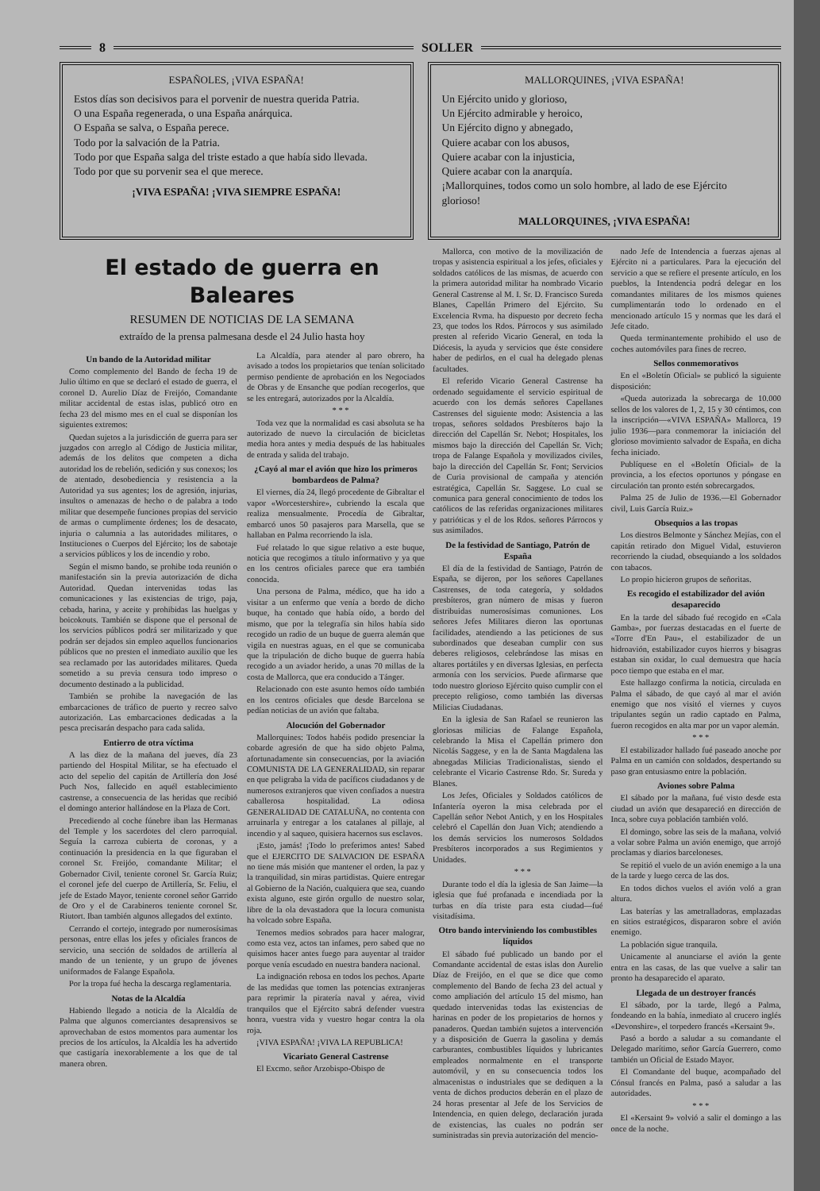8 SOLLER
ESPAÑOLES, ¡VIVA ESPAÑA!
Estos días son decisivos para el porvenir de nuestra querida Patria.
O una España regenerada, o una España anárquica.
O España se salva, o España perece.
Todo por la salvación de la Patria.
Todo por que España salga del triste estado a que había sido llevada.
Todo por que su porvenir sea el que merece.
¡VIVA ESPAÑA! ¡VIVA SIEMPRE ESPAÑA!
MALLORQUINES, ¡VIVA ESPAÑA!
Un Ejército unido y glorioso,
Un Ejército admirable y heroico,
Un Ejército digno y abnegado,
Quiere acabar con los abusos,
Quiere acabar con la injusticia,
Quiere acabar con la anarquía.
¡Mallorquines, todos como un solo hombre, al lado de ese Ejército glorioso!
MALLORQUINES, ¡VIVA ESPAÑA!
El estado de guerra en Baleares
RESUMEN DE NOTICIAS DE LA SEMANA
extraído de la prensa palmesana desde el 24 Julio hasta hoy
Un bando de la Autoridad militar
Como complemento del Bando de fecha 19 de Julio último en que se declaró el estado de guerra, el coronel D. Aurelio Díaz de Freijóo, Comandante militar accidental de estas islas, publicó otro en fecha 23 del mismo mes en el cual se disponían los siguientes extremos:
Quedan sujetos a la jurisdicción de guerra para ser juzgados con arreglo al Código de Justicia militar, además de los delitos que competen a dicha autoridad los de rebelión, sedición y sus conexos; los de atentado, desobediencia y resistencia a la Autoridad ya sus agentes; los de agresión, injurias, insultos o amenazas de hecho o de palabra a todo militar que desempeñe funciones propias del servicio de armas o cumplimente órdenes; los de desacato, injuria o calumnia a las autoridades militares, o Instituciones o Cuerpos del Ejército; los de sabotaje a servicios públicos y los de incendio y robo.
Según el mismo bando, se prohibe toda reunión o manifestación sin la previa autorización de dicha Autoridad. Quedan intervenidas todas las comunicaciones y las existencias de trigo, paja, cebada, harina, y aceite y prohibidas las huelgas y boicokouts. También se dispone que el personal de los servicios públicos podrá ser militarizado y que podrán ser dejados sin empleo aquellos funcionarios públicos que no presten el inmediato auxilio que les sea reclamado por las autoridades militares. Queda sometido a su previa censura todo impreso o documento destinado a la publicidad.
También se prohibe la navegación de las embarcaciones de tráfico de puerto y recreo salvo autorización. Las embarcaciones dedicadas a la pesca precisarán despacho para cada salida.
Entierro de otra víctima
A las diez de la mañana del jueves, día 23 partiendo del Hospital Militar, se ha efectuado el acto del sepelio del capitán de Artillería don José Puch Nos, fallecido en aquél establecimiento castrense, a consecuencia de las heridas que recibió el domingo anterior hallándose en la Plaza de Cort.
Precediendo al coche fúnebre iban las Hermanas del Temple y los sacerdotes del clero parroquial. Seguía la carroza cubierta de coronas, y a continuación la presidencia en la que figuraban el coronel Sr. Freijóo, comandante Militar; el Gobernador Civil, teniente coronel Sr. García Ruiz; el coronel jefe del cuerpo de Artillería, Sr. Feliu, el jefe de Estado Mayor, teniente coronel señor Garrido de Oro y el de Carabineros teniente coronel Sr. Riutort. Iban también algunos allegados del extinto.
Cerrando el cortejo, integrado por numerosísimas personas, entre ellas los jefes y oficiales francos de servicio, una sección de soldados de artillería al mando de un teniente, y un grupo de jóvenes uniformados de Falange Española.
Por la tropa fué hecha la descarga reglamentaria.
Notas de la Alcaldía
Habiendo llegado a noticia de la Alcaldía de Palma que algunos comerciantes desaprensivos se aprovechaban de estos momentos para aumentar los precios de los artículos, la Alcaldía les ha advertido que castigaría inexorablemente a los que de tal manera obren.
La Alcaldía, para atender al paro obrero, ha avisado a todos los propietarios que tenían solicitado permiso pendiente de aprobación en los Negociados de Obras y de Ensanche que podían recogerlos, que se les entregará, autorizados por la Alcaldía.
* * *
Toda vez que la normalidad es casi absoluta se ha autorizado de nuevo la circulación de bicicletas media hora antes y media después de las habituales de entrada y salida del trabajo.
¿Cayó al mar el avión que hizo los primeros bombardeos de Palma?
El viernes, día 24, llegó procedente de Gibraltar el vapor «Worcestershire», cubriendo la escala que realiza mensualmente. Procedía de Gibraltar, embarcó unos 50 pasajeros para Marsella, que se hallaban en Palma recorriendo la isla.
Fué relatado lo que sigue relativo a este buque, noticia que recogimos a título informativo y ya que en los centros oficiales parece que era también conocida.
Una persona de Palma, médico, que ha ido a visitar a un enfermo que venía a bordo de dicho buque, ha contado que había oído, a bordo del mismo, que por la telegrafía sin hilos había sido recogido un radio de un buque de guerra alemán que vigila en nuestras aguas, en el que se comunicaba que la tripulación de dicho buque de guerra había recogido a un aviador herido, a unas 70 millas de la costa de Mallorca, que era conducido a Tánger.
Relacionado con este asunto hemos oído también en los centros oficiales que desde Barcelona se pedían noticias de un avión que faltaba.
Alocución del Gobernador
Mallorquines: Todos habéis podido presenciar la cobarde agresión de que ha sido objeto Palma, afortunadamente sin consecuencias, por la aviación COMUNISTA DE LA GENERALIDAD, sin reparar en que peligraba la vida de pacíficos ciudadanos y de numerosos extranjeros que viven confiados a nuestra caballerosa hospitalidad. La odiosa GENERALIDAD DE CATALUÑA, no contenta con arruinarla y entregar a los catalanes al pillaje, al incendio y al saqueo, quisiera hacernos sus esclavos.
¡Esto, jamás! ¡Todo lo preferimos antes! Sabed que el EJERCITO DE SALVACION DE ESPAÑA no tiene más misión que mantener el orden, la paz y la tranquilidad, sin miras partidistas. Quiere entregar al Gobierno de la Nación, cualquiera que sea, cuando exista alguno, este girón orgullo de nuestro solar, libre de la ola devastadora que la locura comunista ha volcado sobre España.
Tenemos medios sobrados para hacer malograr, como esta vez, actos tan infames, pero sabed que no quisimos hacer antes fuego para auyentar al traidor porque venía escudado en nuestra bandera nacional.
La indignación rebosa en todos los pechos. Aparte de las medidas que tomen las potencias extranjeras para reprimir la piratería naval y aérea, vivid tranquilos que el Ejército sabrá defender vuestra honra, vuestra vida y vuestro hogar contra la ola roja.
¡VIVA ESPAÑA! ¡VIVA LA REPUBLICA!
Vicariato General Castrense
El Excmo. señor Arzobispo-Obispo de
Mallorca, con motivo de la movilización de tropas y asistencia espiritual a los jefes, oficiales y soldados católicos de las mismas, de acuerdo con la primera autoridad militar ha nombrado Vicario General Castrense al M. I. Sr. D. Francisco Sureda Blanes, Capellán Primero del Ejército. Su Excelencia Rvma. ha dispuesto por decreto fecha 23, que todos los Rdos. Párrocos y sus asimilado presten al referido Vicario General, en toda la Diócesis, la ayuda y servicios que éste considere haber de pedirlos, en el cual ha delegado plenas facultades.
El referido Vicario General Castrense ha ordenado seguidamente el servicio espiritual de acuerdo con los demás señores Capellanes Castrenses del siguiente modo: Asistencia a las tropas, señores soldados Presbíteros bajo la dirección del Capellán Sr. Nebot; Hospitales, los mismos bajo la dirección del Capellán Sr. Vich; tropa de Falange Española y movilizados civiles, bajo la dirección del Capellán Sr. Font; Servicios de Curia provisional de campaña y atención estratégica, Capellán Sr. Saggese. Lo cual se comunica para general conocimiento de todos los católicos de las referidas organizaciones militares y patrióticas y el de los Rdos. señores Párrocos y sus asimilados.
De la festividad de Santiago, Patrón de España
El día de la festividad de Santiago, Patrón de España, se dijeron, por los señores Capellanes Castrenses, de toda categoría, y soldados presbíteros, gran número de misas y fueron distribuidas numerosísimas comuniones. Los señores Jefes Militares dieron las oportunas facilidades, atendiendo a las peticiones de sus subordinados que deseaban cumplir con sus deberes religiosos, celebrándose las misas en altares portátiles y en diversas Iglesias, en perfecta armonía con los servicios. Puede afirmarse que todo nuestro glorioso Ejército quiso cumplir con el precepto religioso, como también las diversas Milicias Ciudadanas.
En la iglesia de San Rafael se reunieron las gloriosas milicias de Falange Española, celebrando la Misa el Capellán primero don Nicolás Saggese, y en la de Santa Magdalena las abnegadas Milicias Tradicionalistas, siendo el celebrante el Vicario Castrense Rdo. Sr. Sureda y Blanes.
Los Jefes, Oficiales y Soldados católicos de Infantería oyeron la misa celebrada por el Capellán señor Nebot Antich, y en los Hospitales celebró el Capellán don Juan Vich; atendiendo a los demás servicios los numerosos Soldados Presbíteros incorporados a sus Regimientos y Unidades.
* * *
Durante todo el día la iglesia de San Jaime—la iglesia que fué profanada e incendiada por la turbas en día triste para esta ciudad—fué visitadísima.
Otro bando interviniendo los combustibles líquidos
El sábado fué publicado un bando por el Comandante accidental de estas islas don Aurelio Díaz de Freijóo, en el que se dice que como complemento del Bando de fecha 23 del actual y como ampliación del artículo 15 del mismo, han quedado intervenidas todas las existencias de harinas en poder de los propietarios de hornos y panaderos. Quedan también sujetos a intervención y a disposición de Guerra la gasolina y demás carburantes, combustibles líquidos y lubricantes empleados normalmente en el transporte automóvil, y en su consecuencia todos los almacenistas o industriales que se dediquen a la venta de dichos productos deberán en el plazo de 24 horas presentar al Jefe de los Servicios de Intendencia, en quien delego, declaración jurada de existencias, las cuales no podrán ser suministradas sin previa autorización del mencio-
nado Jefe de Intendencia a fuerzas ajenas al Ejército ni a particulares. Para la ejecución del servicio a que se refiere el presente artículo, en los pueblos, la Intendencia podrá delegar en los comandantes militares de los mismos quienes cumplimentarán todo lo ordenado en el mencionado artículo 15 y normas que les dará el Jefe citado.
Queda terminantemente prohibido el uso de coches automóviles para fines de recreo.
Sellos conmemorativos
En el «Boletín Oficial» se publicó la siguiente disposición:
«Queda autorizada la sobrecarga de 10.000 sellos de los valores de 1, 2, 15 y 30 céntimos, con la inscripción—«VIVA ESPAÑA» Mallorca, 19 julio 1936—para conmemorar la iniciación del glorioso movimiento salvador de España, en dicha fecha iniciado.
Publíquese en el «Boletín Oficial» de la provincia, a los efectos oportunos y póngase en circulación tan pronto estén sobrecargados.
Palma 25 de Julio de 1936.—El Gobernador civil, Luis García Ruiz.»
Obsequios a las tropas
Los diestros Belmonte y Sánchez Mejías, con el capitán retirado don Miguel Vidal, estuvieron recorriendo la ciudad, obsequiando a los soldados con tabacos.
Lo propio hicieron grupos de señoritas.
Es recogido el estabilizador del avión desaparecido
En la tarde del sábado fué recogido en «Cala Gamba», por fuerzas destacadas en el fuerte de «Torre d'En Pau», el estabilizador de un hidroavión, estabilizador cuyos hierros y bisagras estaban sin oxidar, lo cual demuestra que hacía poco tiempo que estaba en el mar.
Este hallazgo confirma la noticia, circulada en Palma el sábado, de que cayó al mar el avión enemigo que nos visitó el viernes y cuyos tripulantes según un radio captado en Palma, fueron recogidos en alta mar por un vapor alemán.
* * *
El estabilizador hallado fué paseado anoche por Palma en un camión con soldados, despertando su paso gran entusiasmo entre la población.
Aviones sobre Palma
El sábado por la mañana, fué visto desde esta ciudad un avión que desapareció en dirección de Inca, sobre cuya población también voló.
El domingo, sobre las seis de la mañana, volvió a volar sobre Palma un avión enemigo, que arrojó proclamas y diarios barceloneses.
Se repitió el vuelo de un avión enemigo a la una de la tarde y luego cerca de las dos.
En todos dichos vuelos el avión voló a gran altura.
Las baterías y las ametralladoras, emplazadas en sitios estratégicos, dispararon sobre el avión enemigo.
La población sigue tranquila.
Unicamente al anunciarse el avión la gente entra en las casas, de las que vuelve a salir tan pronto ha desaparecido el aparato.
Llegada de un destroyer francés
El sábado, por la tarde, llegó a Palma, fondeando en la bahía, inmediato al crucero inglés «Devonshire», el torpedero francés «Kersaint 9».
Pasó a bordo a saludar a su comandante el Delegado marítimo, señor García Guerrero, como también un Oficial de Estado Mayor.
El Comandante del buque, acompañado del Cónsul francés en Palma, pasó a saludar a las autoridades.
* * *
El «Kersaint 9» volvió a salir el domingo a las once de la noche.